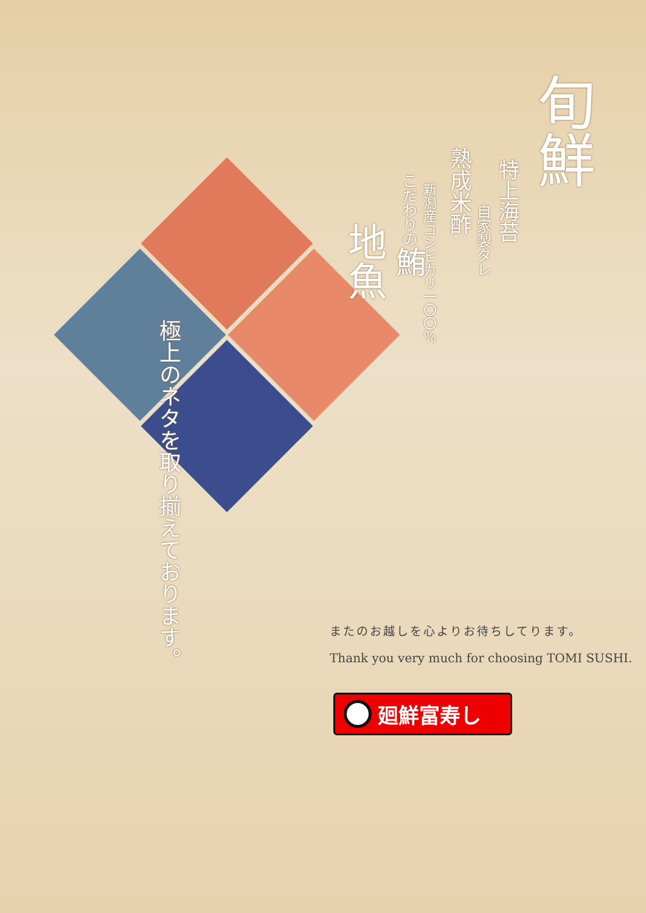旬鮮
特上海苔
自家製タレ
熟成米酢
新潟産コシヒカリ一〇〇％
こだわりの鮪
地魚
極上のネタを取り揃えております。
またのお越しを心よりお待ちしてります。
Thank you very much for choosing TOMI SUSHI.
廻鮮富寿し